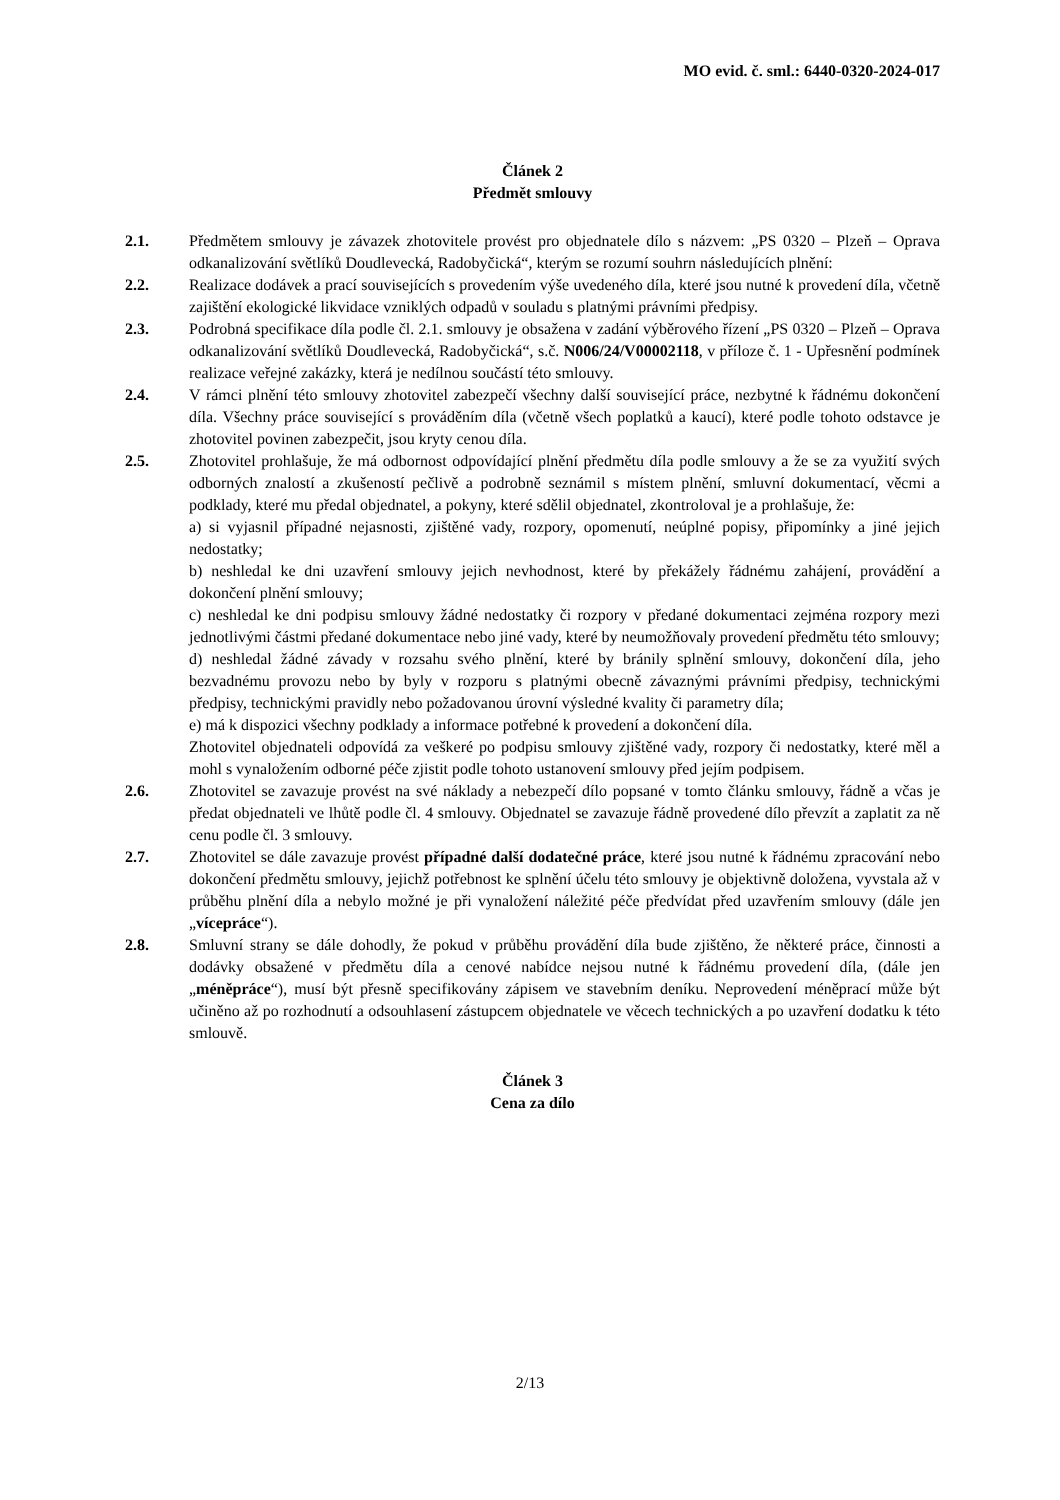MO evid. č. sml.: 6440-0320-2024-017
Článek 2
Předmět smlouvy
2.1. Předmětem smlouvy je závazek zhotovitele provést pro objednatele dílo s názvem: „PS 0320 – Plzeň – Oprava odkanalizování světlíků Doudlevecká, Radobyčická“, kterým se rozumí souhrn následujících plnění:
2.2. Realizace dodávek a prací souvisejících s provedením výše uvedeného díla, které jsou nutné k provedení díla, včetně zajištění ekologické likvidace vzniklých odpadů v souladu s platnými právními předpisy.
2.3. Podrobná specifikace díla podle čl. 2.1. smlouvy je obsažena v zadání výběrového řízení „PS 0320 – Plzeň – Oprava odkanalizování světlíků Doudlevecká, Radobyčická“, s.č. N006/24/V00002118, v příloze č. 1 - Upřesnění podmínek realizace veřejné zakázky, která je nedílnou součástí této smlouvy.
2.4. V rámci plnění této smlouvy zhotovitel zabezpečí všechny další související práce, nezbytné k řádnému dokončení díla. Všechny práce související s prováděním díla (včetně všech poplatků a kaucí), které podle tohoto odstavce je zhotovitel povinen zabezpečit, jsou kryty cenou díla.
2.5. Zhotovitel prohlašuje, že má odbornost odpovídající plnění předmětu díla podle smlouvy a že se za využití svých odborných znalostí a zkušeností pečlivě a podrobně seznámil s místem plnění, smluvní dokumentací, věcmi a podklady, které mu předal objednatel, a pokyny, které sdělil objednatel, zkontroloval je a prohlašuje, že:
a) si vyjasnil případné nejasnosti, zjištěné vady, rozpory, opomenutí, neúplné popisy, připomínky a jiné jejich nedostatky;
b) neshledal ke dni uzavření smlouvy jejich nevhodnost, které by překážely řádnému zahájení, provádění a dokončení plnění smlouvy;
c) neshledal ke dni podpisu smlouvy žádné nedostatky či rozpory v předané dokumentaci zejména rozpory mezi jednotlivými částmi předané dokumentace nebo jiné vady, které by neumožňovaly provedení předmětu této smlouvy;
d) neshledal žádné závady v rozsahu svého plnění, které by bránily splnění smlouvy, dokončení díla, jeho bezvadnému provozu nebo by byly v rozporu s platnými obecně závaznými právními předpisy, technickými předpisy, technickými pravidly nebo požadovanou úrovní výsledné kvality či parametry díla;
e) má k dispozici všechny podklady a informace potřebné k provedení a dokončení díla.
Zhotovitel objednateli odpovídá za veškeré po podpisu smlouvy zjištěné vady, rozpory či nedostatky, které měl a mohl s vynaložením odborné péče zjistit podle tohoto ustanovení smlouvy před jejím podpisem.
2.6. Zhotovitel se zavazuje provést na své náklady a nebezpečí dílo popsané v tomto článku smlouvy, řádně a včas je předat objednateli ve lhůtě podle čl. 4 smlouvy. Objednatel se zavazuje řádně provedené dílo převzít a zaplatit za ně cenu podle čl. 3 smlouvy.
2.7. Zhotovitel se dále zavazuje provést případné další dodatečné práce, které jsou nutné k řádnému zpracování nebo dokončení předmětu smlouvy, jejichž potřebnost ke splnění účelu této smlouvy je objektivně doložena, vyvstala až v průběhu plnění díla a nebylo možné je při vynaložení náležité péče předvídat před uzavřením smlouvy (dále jen „vícepráce“).
2.8. Smluvní strany se dále dohodly, že pokud v průběhu provádění díla bude zjištěno, že některé práce, činnosti a dodávky obsažené v předmětu díla a cenové nabídce nejsou nutné k řádnému provedení díla, (dále jen „méněpráce“), musí být přesně specifikovány zápisem ve stavebním deníku. Neprovedení méněprací může být učiněno až po rozhodnutí a odsouhlasení zástupcem objednatele ve věcech technických a po uzavření dodatku k této smlouvě.
Článek 3
Cena za dílo
2/13